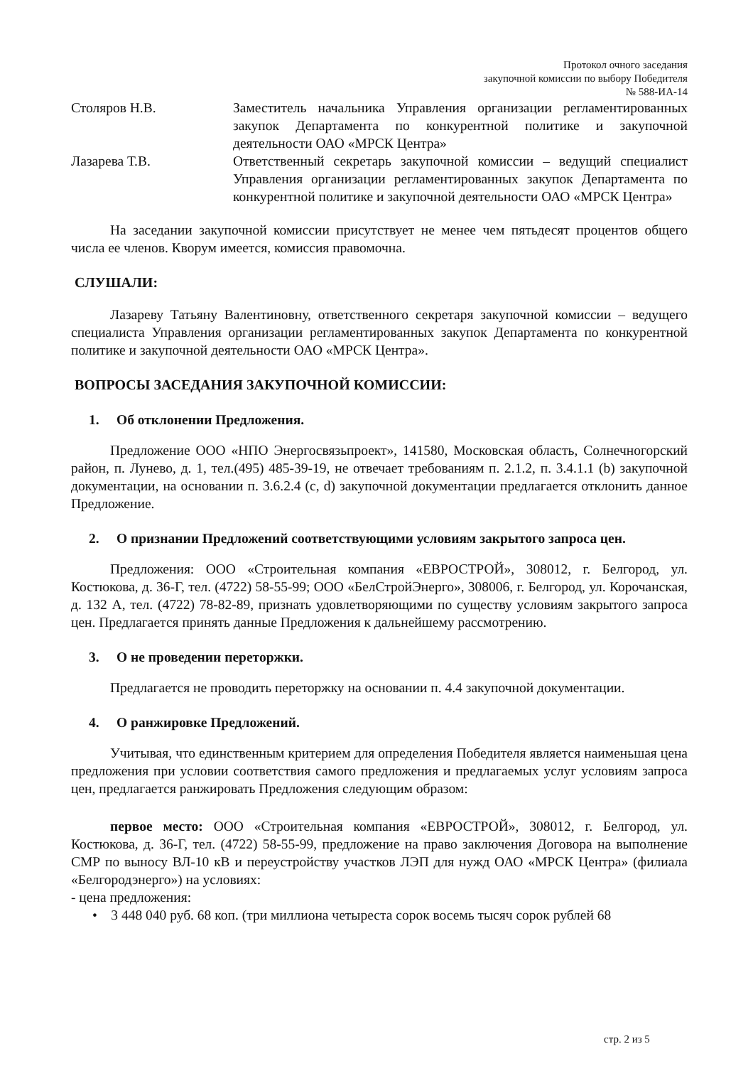Протокол очного заседания
закупочной комиссии по выбору Победителя
№ 588-ИА-14
Столяров Н.В. Заместитель начальника Управления организации регламентированных закупок Департамента по конкурентной политике и закупочной деятельности ОАО «МРСК Центра»
Лазарева Т.В. Ответственный секретарь закупочной комиссии – ведущий специалист Управления организации регламентированных закупок Департамента по конкурентной политике и закупочной деятельности ОАО «МРСК Центра»
На заседании закупочной комиссии присутствует не менее чем пятьдесят процентов общего числа ее членов. Кворум имеется, комиссия правомочна.
СЛУШАЛИ:
Лазареву Татьяну Валентиновну, ответственного секретаря закупочной комиссии – ведущего специалиста Управления организации регламентированных закупок Департамента по конкурентной политике и закупочной деятельности ОАО «МРСК Центра».
ВОПРОСЫ ЗАСЕДАНИЯ ЗАКУПОЧНОЙ КОМИССИИ:
1. Об отклонении Предложения.
Предложение ООО «НПО Энергосвязьпроект», 141580, Московская область, Солнечногорский район, п. Лунево, д. 1, тел.(495) 485-39-19, не отвечает требованиям п. 2.1.2, п. 3.4.1.1 (b) закупочной документации, на основании п. 3.6.2.4 (c, d) закупочной документации предлагается отклонить данное Предложение.
2. О признании Предложений соответствующими условиям закрытого запроса цен.
Предложения: ООО «Строительная компания «ЕВРОСТРОЙ», 308012, г. Белгород, ул. Костюкова, д. 36-Г, тел. (4722) 58-55-99; ООО «БелСтройЭнерго», 308006, г. Белгород, ул. Корочанская, д. 132 А, тел. (4722) 78-82-89, признать удовлетворяющими по существу условиям закрытого запроса цен. Предлагается принять данные Предложения к дальнейшему рассмотрению.
3. О не проведении переторжки.
Предлагается не проводить переторжку на основании п. 4.4 закупочной документации.
4. О ранжировке Предложений.
Учитывая, что единственным критерием для определения Победителя является наименьшая цена предложения при условии соответствия самого предложения и предлагаемых услуг условиям запроса цен, предлагается ранжировать Предложения следующим образом:
первое место: ООО «Строительная компания «ЕВРОСТРОЙ», 308012, г. Белгород, ул. Костюкова, д. 36-Г, тел. (4722) 58-55-99, предложение на право заключения Договора на выполнение СМР по выносу ВЛ-10 кВ и переустройству участков ЛЭП для нужд ОАО «МРСК Центра» (филиала «Белгородэнерго») на условиях:
- цена предложения:
• 3 448 040 руб. 68 коп. (три миллиона четыреста сорок восемь тысяч сорок рублей 68
стр. 2 из 5